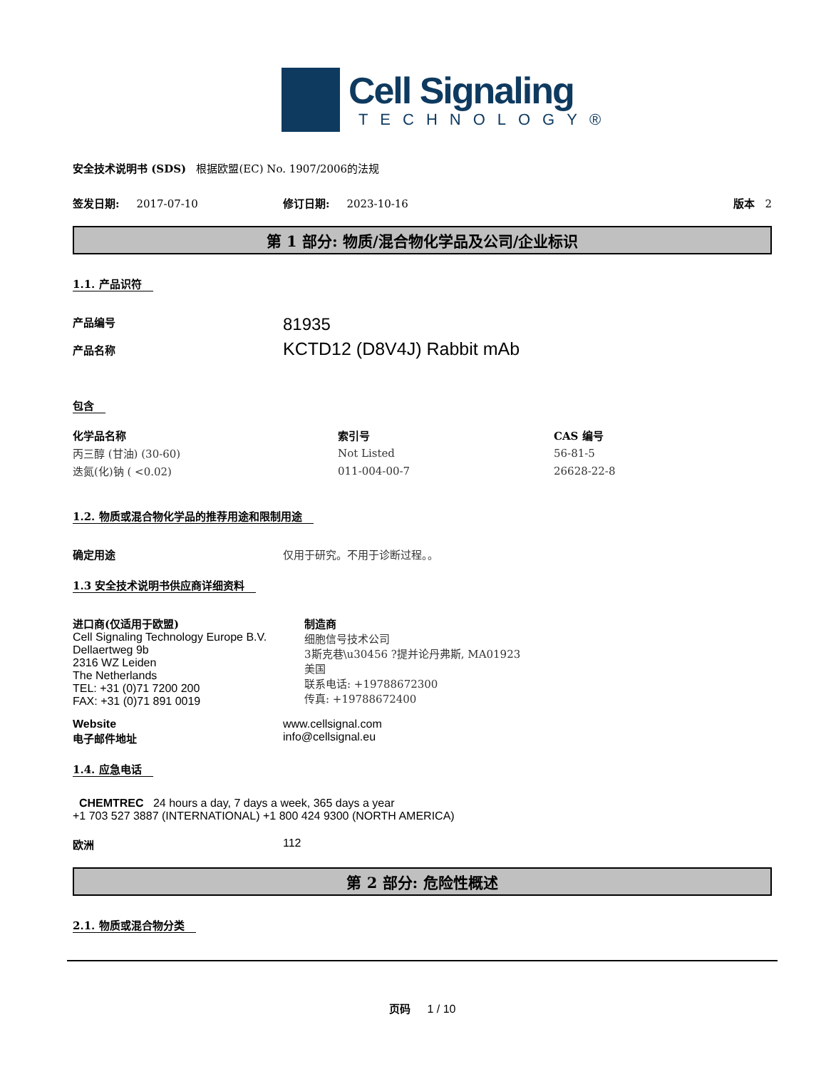Cell Signaling
TECHNOLOGY®
安全技术说明书 (SDS) 根据欧盟(EC) No. 1907/2006的法规
签发日期: 2017-07-10 修订日期: 2023-10-16 版本 2
第 1 部分: 物质/混合物化学品及公司/企业标识
1.1. 产品识符
产品编号
产品名称
81935
KCTD12 (D8V4J) Rabbit mAb
包含
| 化学品名称 | 索引号 | CAS 编号 |
| --- | --- | --- |
| 丙三醇 (甘油) (30-60) | Not Listed | 56-81-5 |
| 迭氮(化)钠 ( <0.02) | 011-004-00-7 | 26628-22-8 |
1.2. 物质或混合物化学品的推荐用途和限制用途
确定用途 仅用于研究。不用于诊断过程。。
1.3 安全技术说明书供应商详细资料
进口商(仅适用于欧盟)
Cell Signaling Technology Europe B.V.
Dellaertweg 9b
2316 WZ Leiden
The Netherlands
TEL: +31 (0)71 7200 200
FAX: +31 (0)71 891 0019
制造商
细胞信号技术公司
3斯克巷\u30456 ?提并论丹弗斯, MA01923
美国
联系电话: +19788672300
传真: +19788672400
Website
电子邮件地址
www.cellsignal.com
info@cellsignal.eu
1.4. 应急电话
CHEMTREC 24 hours a day, 7 days a week, 365 days a year
+1 703 527 3887 (INTERNATIONAL) +1 800 424 9300 (NORTH AMERICA)
欧洲 112
第 2 部分: 危险性概述
2.1. 物质或混合物分类
页码 1 / 10